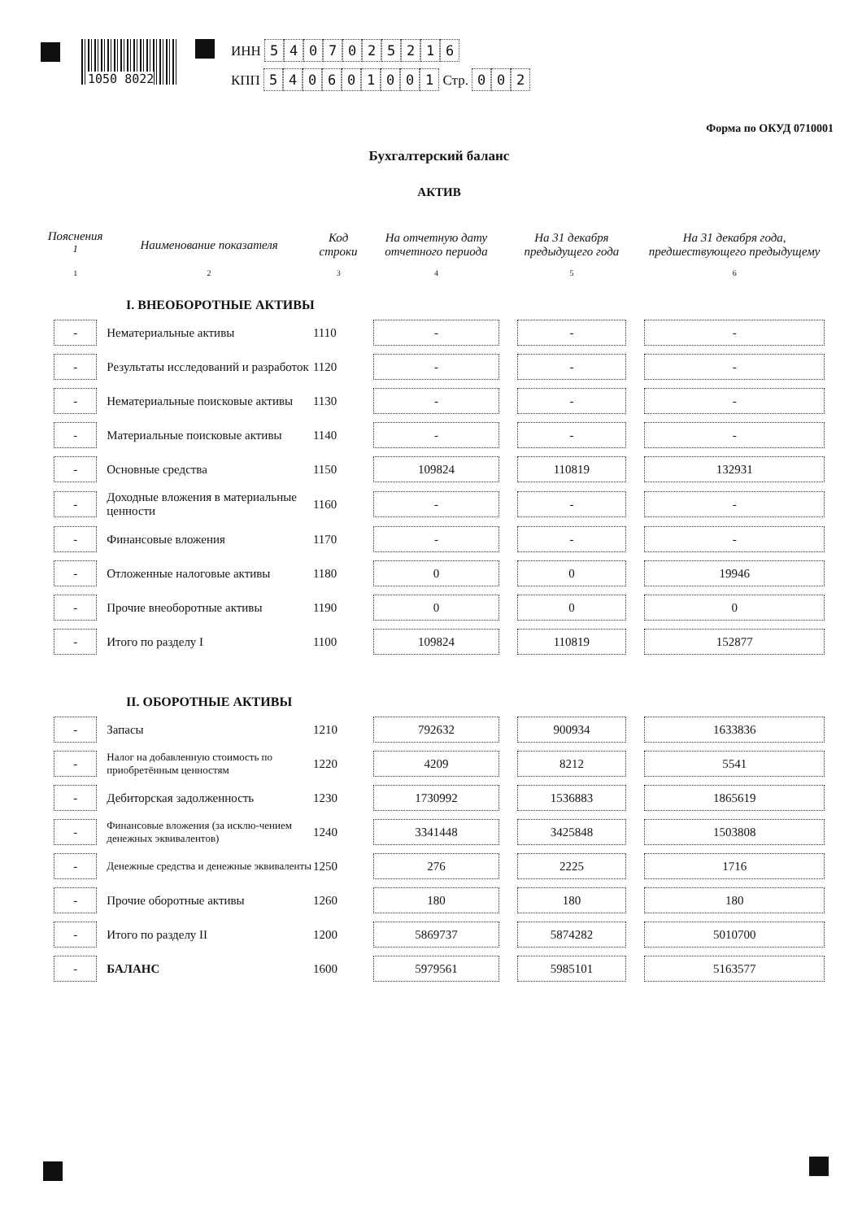1050 8022
ИНН 5407025216
КПП 540601001 Стр. 002
Форма по ОКУД 0710001
Бухгалтерский баланс
АКТИВ
| Пояснения <sup>1</sup> | Наименование показателя | Код строки | На отчетную дату отчетного периода | На 31 декабря предыдущего года | На 31 декабря года, предшествующего предыдущему |
| --- | --- | --- | --- | --- | --- |
| 1 | 2 | 3 | 4 | 5 | 6 |
| I. ВНЕОБОРОТНЫЕ АКТИВЫ | | | | | |
| - | Нематериальные активы | 1110 | - | - | - |
| - | Результаты исследований и разработок | 1120 | - | - | - |
| - | Нематериальные поисковые активы | 1130 | - | - | - |
| - | Материальные поисковые активы | 1140 | - | - | - |
| - | Основные средства | 1150 | 109824 | 110819 | 132931 |
| - | Доходные вложения в материальные ценности | 1160 | - | - | - |
| - | Финансовые вложения | 1170 | - | - | - |
| - | Отложенные налоговые активы | 1180 | 0 | 0 | 19946 |
| - | Прочие внеоборотные активы | 1190 | 0 | 0 | 0 |
| - | Итого по разделу I | 1100 | 109824 | 110819 | 152877 |
| II. ОБОРОТНЫЕ АКТИВЫ | | | | | |
| - | Запасы | 1210 | 792632 | 900934 | 1633836 |
| - | Налог на добавленную стоимость по приобретённым ценностям | 1220 | 4209 | 8212 | 5541 |
| - | Дебиторская задолженность | 1230 | 1730992 | 1536883 | 1865619 |
| - | Финансовые вложения (за исклю-чением денежных эквивалентов) | 1240 | 3341448 | 3425848 | 1503808 |
| - | Денежные средства и денежные эквиваленты | 1250 | 276 | 2225 | 1716 |
| - | Прочие оборотные активы | 1260 | 180 | 180 | 180 |
| - | Итого по разделу II | 1200 | 5869737 | 5874282 | 5010700 |
| - | БАЛАНС | 1600 | 5979561 | 5985101 | 5163577 |